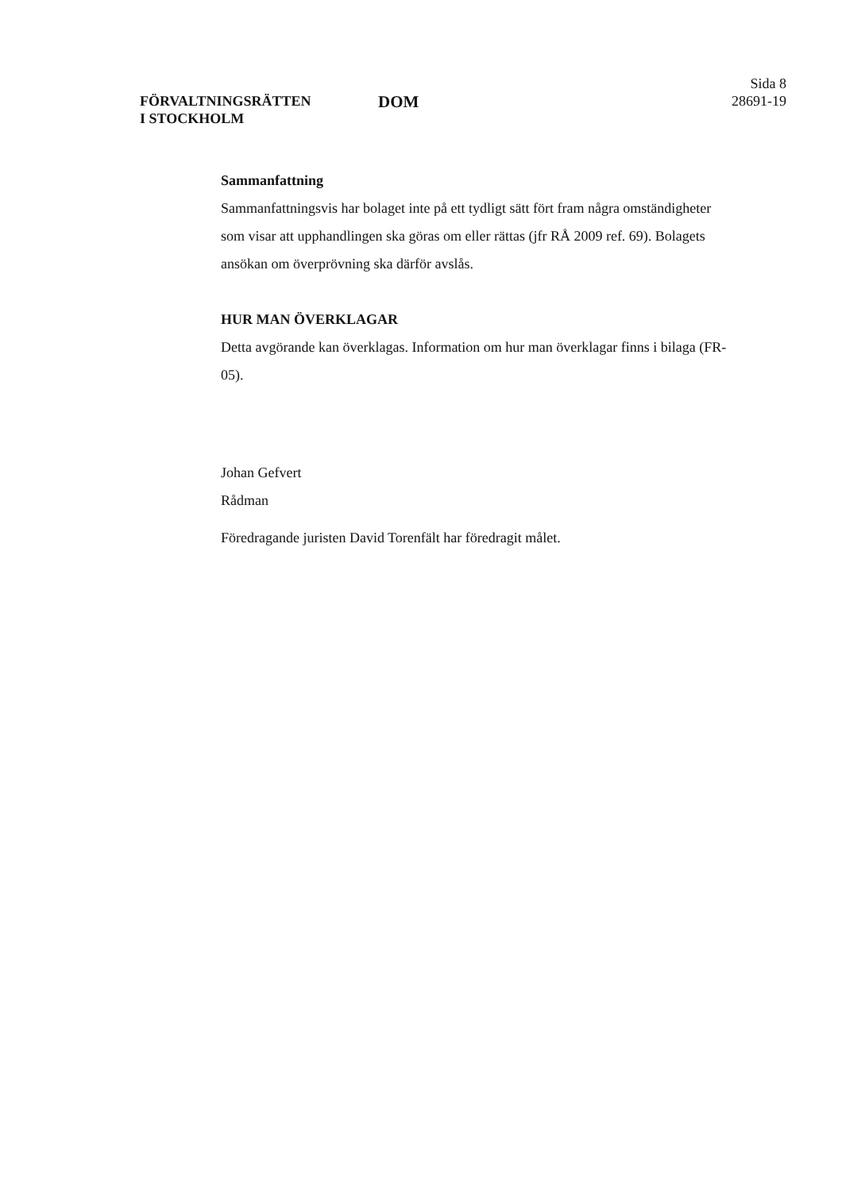FÖRVALTNINGSRÄTTEN
I STOCKHOLM
DOM
Sida 8
28691-19
Sammanfattning
Sammanfattningsvis har bolaget inte på ett tydligt sätt fört fram några omständigheter som visar att upphandlingen ska göras om eller rättas (jfr RÅ 2009 ref. 69). Bolagets ansökan om överprövning ska därför avslås.
HUR MAN ÖVERKLAGAR
Detta avgörande kan överklagas. Information om hur man överklagar finns i bilaga (FR-05).
Johan Gefvert
Rådman
Föredragande juristen David Torenfält har föredragit målet.